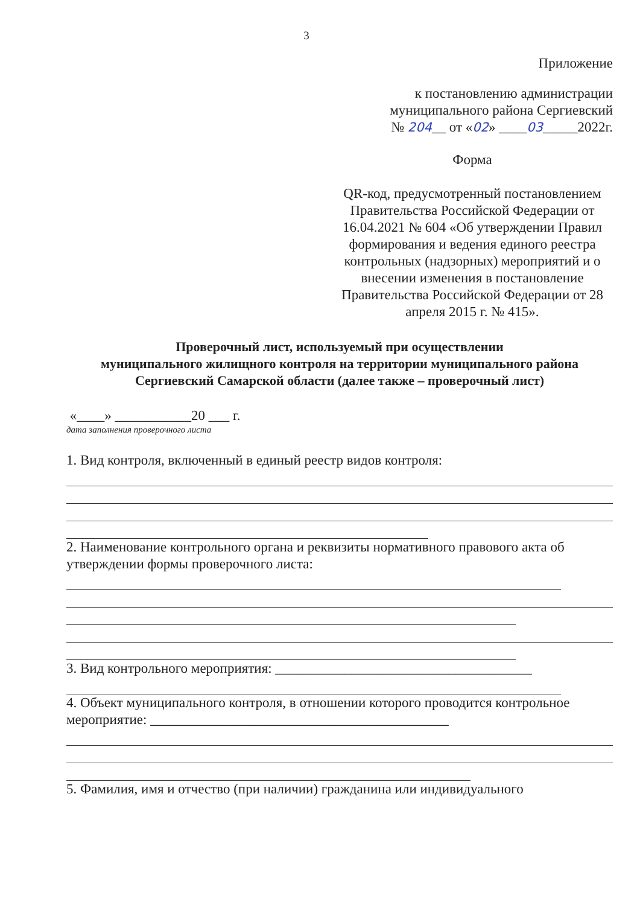3
Приложение
к постановлению администрации
муниципального района Сергиевский
№ 204__ от «02» ____03_____2022г.
Форма
QR-код, предусмотренный постановлением Правительства Российской Федерации от 16.04.2021 № 604 «Об утверждении Правил формирования и ведения единого реестра контрольных (надзорных) мероприятий и о внесении изменения в постановление Правительства Российской Федерации от 28 апреля 2015 г. № 415».
Проверочный лист, используемый при осуществлении
муниципального жилищного контроля на территории муниципального района Сергиевский Самарской области (далее также – проверочный лист)
«____» ___________20 ___ г.
дата заполнения проверочного листа
1. Вид контроля, включенный в единый реестр видов контроля:
2. Наименование контрольного органа и реквизиты нормативного правового акта об утверждении формы проверочного листа:
3. Вид контрольного мероприятия: _____________________________________
4. Объект муниципального контроля, в отношении которого проводится контрольное мероприятие: ___________________________________________
5. Фамилия, имя и отчество (при наличии) гражданина или индивидуального